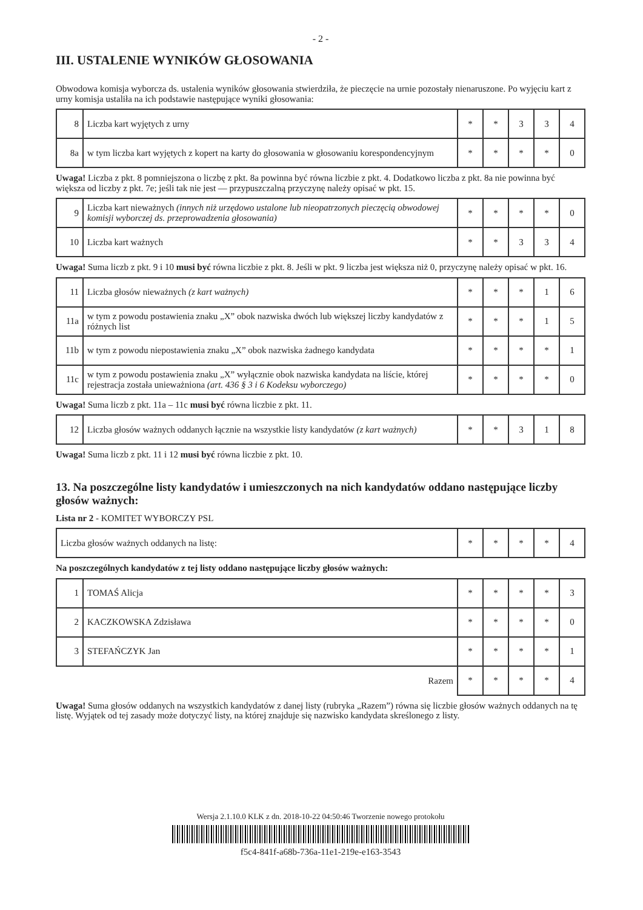- 2 -
III. USTALENIE WYNIKÓW GŁOSOWANIA
Obwodowa komisja wyborcza ds. ustalenia wyników głosowania stwierdziła, że pieczęcie na urnie pozostały nienaruszone. Po wyjęciu kart z urny komisja ustaliła na ich podstawie następujące wyniki głosowania:
| 8 | Liczba kart wyjętych z urny | * | * | 3 | 3 | 4 |
| 8a | w tym liczba kart wyjętych z kopert na karty do głosowania w głosowaniu korespondencyjnym | * | * | * | * | 0 |
Uwaga! Liczba z pkt. 8 pomniejszona o liczbę z pkt. 8a powinna być równa liczbie z pkt. 4. Dodatkowo liczba z pkt. 8a nie powinna być większa od liczby z pkt. 7e; jeśli tak nie jest — przypuszczalną przyczynę należy opisać w pkt. 15.
| 9 | Liczba kart nieważnych (innych niż urzędowo ustalone lub nieopatrzonych pieczęcią obwodowej komisji wyborczej ds. przeprowadzenia głosowania) | * | * | * | * | 0 |
| 10 | Liczba kart ważnych | * | * | 3 | 3 | 4 |
Uwaga! Suma liczb z pkt. 9 i 10 musi być równa liczbie z pkt. 8. Jeśli w pkt. 9 liczba jest większa niż 0, przyczynę należy opisać w pkt. 16.
| 11 | Liczba głosów nieważnych (z kart ważnych) | * | * | * | 1 | 6 |
| 11a | w tym z powodu postawienia znaku „X” obok nazwiska dwóch lub większej liczby kandydatów z różnych list | * | * | * | 1 | 5 |
| 11b | w tym z powodu niepostawienia znaku „X” obok nazwiska żadnego kandydata | * | * | * | * | 1 |
| 11c | w tym z powodu postawienia znaku „X” wyłącznie obok nazwiska kandydata na liście, której rejestracja została unieważniona (art. 436 § 3 i 6 Kodeksu wyborczego) | * | * | * | * | 0 |
Uwaga! Suma liczb z pkt. 11a – 11c musi być równa liczbie z pkt. 11.
| 12 | Liczba głosów ważnych oddanych łącznie na wszystkie listy kandydatów (z kart ważnych) | * | * | 3 | 1 | 8 |
Uwaga! Suma liczb z pkt. 11 i 12 musi być równa liczbie z pkt. 10.
13. Na poszczególne listy kandydatów i umieszczonych na nich kandydatów oddano następujące liczby głosów ważnych:
Lista nr 2 - KOMITET WYBORCZY PSL
| Liczba głosów ważnych oddanych na listę: | * | * | * | * | 4 |
Na poszczególnych kandydatów z tej listy oddano następujące liczby głosów ważnych:
| 1 | TOMAŚ Alicja | * | * | * | * | 3 |
| 2 | KACZKOWSKA Zdzisława | * | * | * | * | 0 |
| 3 | STEFAŃCZYK Jan | * | * | * | * | 1 |
| Razem | | * | * | * | * | 4 |
Uwaga! Suma głosów oddanych na wszystkich kandydatów z danej listy (rubryka „Razem”) równa się liczbie głosów ważnych oddanych na tę listę. Wyjątek od tej zasady może dotyczyć listy, na której znajduje się nazwisko kandydata skreślonego z listy.
Wersja 2.1.10.0 KLK z dn. 2018-10-22 04:50:46 Tworzenie nowego protokołu
f5c4-841f-a68b-736a-11e1-219e-e163-3543